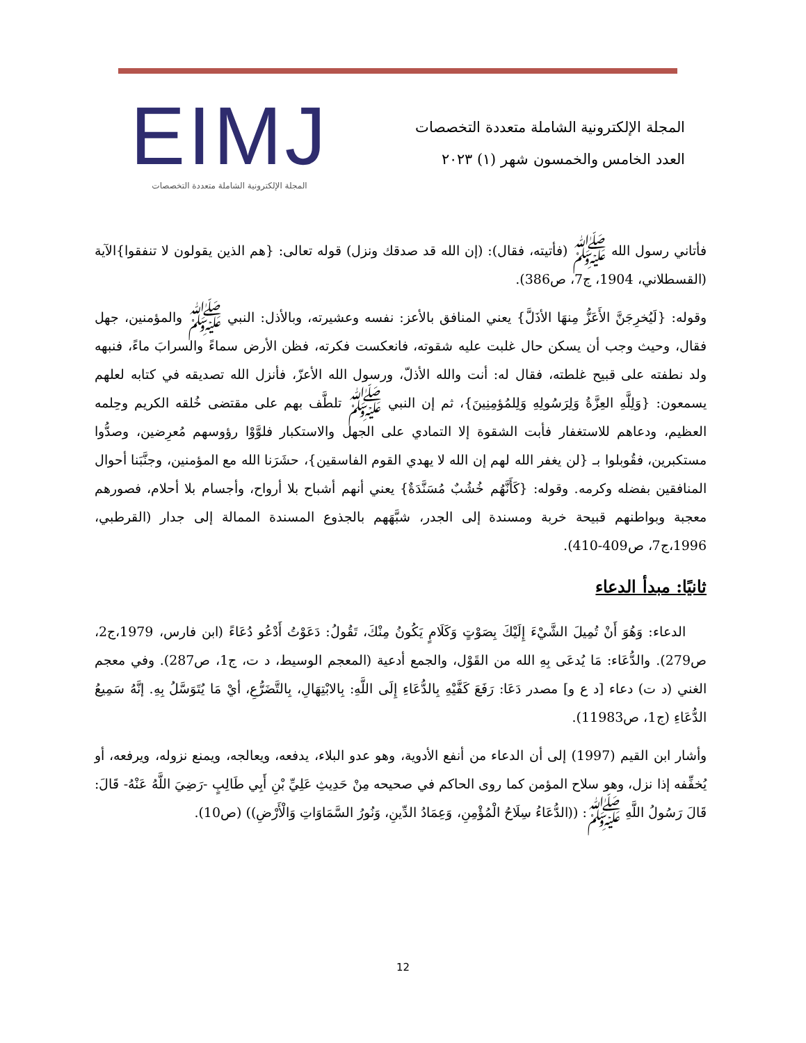المجلة الإلكترونية الشاملة متعددة التخصصات
العدد الخامس والخمسون شهر (١) ٢٠٢٣
EIMJ
المجلة الإلكترونية الشاملة متعددة التخصصات
فأتاني رسول الله ﷺ (فأتيته، فقال): (إن الله قد صدقك ونزل) قوله تعالى: {هم الذين يقولون لا تنفقوا}الآية (القسطلاني، 1904، ج7، ص386).
وقوله: {لَيُخرِجَنَّ الأَعَزُّ مِنهَا الأذَلَّ} يعني المنافق بالأعز: نفسه وعشيرته، وبالأذل: النبي ﷺ والمؤمنين، جهل فقال، وحيث وجب أن يسكن حال غلبت عليه شقوته، فانعكست فكرته، فظن الأرض سماءً والسرابَ ماءً، فنبهه ولد نطفته على قبيح غلطته، فقال له: أنت والله الأذلّ، ورسول الله الأعزّ، فأنزل الله تصديقه في كتابه لعلهم يسمعون: {وَلِلَّهِ العِزَّةُ وَلِرَسُولِهِ وَلِلمُؤمِنِينَ}، ثم إن النبي ﷺ تلطَّف بهم على مقتضى خُلقه الكريم وحِلمه العظيم، ودعاهم للاستغفار فأبت الشقوة إلا التمادي على الجهل والاستكبار فلوَّوْا رؤوسهم مُعرِضين، وصدُّوا مستكبرين، فقُوبلوا بـ {لن يغفر الله لهم إن الله لا يهدي القوم الفاسقين}، حشَرَنا الله مع المؤمنين، وجنَّبَنا أحوال المنافقين بفضله وكرمه. وقوله: {كَأَنَّهُم خُشُبٌ مُسَنَّدَةٌ} يعني أنهم أشباح بلا أرواح، وأجسام بلا أحلام، فصورهم معجبة وبواطنهم قبيحة خربة ومسندة إلى الجدر، شبَّهَهم بالجذوع المسندة الممالة إلى جدار (القرطبي، 1996،ج7، ص409-410).
ثانيًا: مبدأ الدعاء
الدعاء: وَهُوَ أَنْ تُمِيلَ الشَّيْءَ إِلَيْكَ بِصَوْتٍ وَكَلَامٍ يَكُونُ مِنْكَ، تَقُولُ: دَعَوْتُ أَدْعُو دُعَاءً (ابن فارس، 1979،ج2، ص279). والدُّعَاء: مَا يُدعَى بِهِ الله من القَوْل، والجمع أدعية (المعجم الوسيط، د ت، ج1، ص287). وفي معجم الغني (د ت) دعاء [د ع و] مصدر دَعَا: رَفَعَ كَفَّيْهِ بِالدُّعَاءِ إِلَى اللَّهِ: بِالابْتِهَالِ، بِالتَّضَرُّعِ، أيْ مَا يُتَوَسَّلُ بِهِ. إنَّهُ سَمِيعُ الدُّعَاءِ (ج1، ص11983).
وأشار ابن القيم (1997) إلى أن الدعاء من أنفع الأدوية، وهو عدو البلاء، يدفعه، ويعالجه، ويمنع نزوله، ويرفعه، أو يُخفِّفه إذا نزل، وهو سلاح المؤمن كما روى الحاكم في صحيحه مِنْ حَدِيثِ عَلِيِّ بْنِ أَبِي طَالِبٍ -رَضِيَ اللَّهُ عَنْهُ- قَالَ: قَالَ رَسُولُ اللَّهِ ﷺ: ((الدُّعَاءُ سِلَاحُ الْمُؤْمِنِ، وَعِمَادُ الدِّينِ، وَنُورُ السَّمَاوَاتِ وَالْأَرْضِ)) (ص10).
12